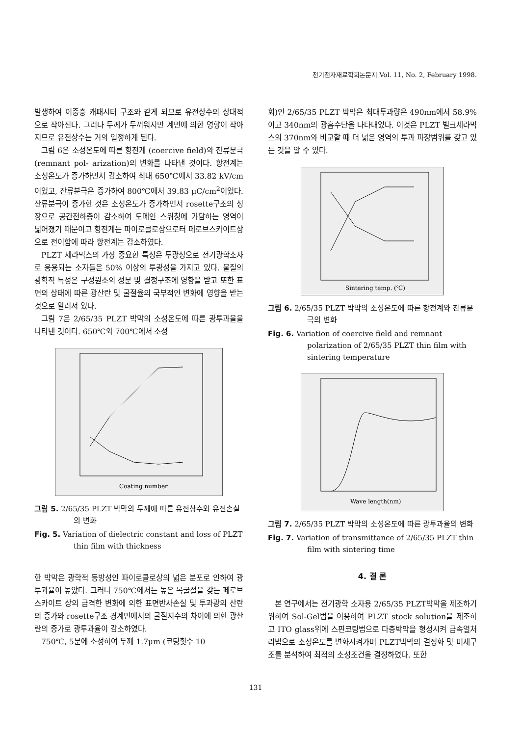전기전자재료학회논문지 Vol. 11, No. 2, February 1998.
발생하여 이중층 캐패시터 구조와 같게 되므로 유전상수의 상대적으로 작아진다. 그러나 두께가 두꺼워지면 계면에 의한 영향이 작아지므로 유전상수는 거의 일정하게 된다.
그림 6은 소성온도에 따른 항전계 (coercive field)와 잔류분극(remnant pol- arization)의 변화를 나타낸 것이다. 항전계는 소성온도가 증가하면서 감소하여 최대 650℃에서 33.82 kV/cm 이었고, 잔류분극은 증가하여 800℃에서 39.83 μC/cm<sup>2</sup>이었다. 잔류분극이 증가한 것은 소성온도가 증가하면서 rosette구조의 성장으로 공간전하층이 감소하여 도메인 스위칭에 가담하는 영역이 넓어졌기 때문이고 항전계는 파이로클로상으로터 페로브스카이트상으로 전이함에 따라 항전계는 감소하였다.
PLZT 세라믹스의 가장 중요한 특성은 투광성으로 전기광학소자로 응용되는 소자들은 50% 이상의 투광성을 가지고 있다. 물질의 광학적 특성은 구성원소의 성분 및 결정구조에 영향을 받고 또한 표면의 상태에 따른 광산란 및 굴절율의 국부적인 변화에 영향을 받는 것으로 알려져 있다.
그림 7은 2/65/35 PLZT 박막의 소성온도에 따른 광투과율을 나타낸 것이다. 650℃와 700℃에서 소성
Coating number
그림 5. 2/65/35 PLZT 박막의 두께에 따른 유전상수와 유전손실의 변화
Fig. 5. Variation of dielectric constant and loss of PLZT thin film with thickness
한 박막은 광학적 등방성인 파이로클로상의 넓은 분포로 인하여 광투과율이 높았다. 그러나 750℃에서는 높은 복굴절을 갖는 페로브스카이트 상의 급격한 변화에 의한 표면반사손실 및 투과광의 산란의 증가와 rosette구조 경계면에서의 굴절지수의 차이에 의한 광산란의 증가로 광투과율이 감소하였다.
750℃, 5분에 소성하여 두께 1.7μm (코팅횟수 10
회)인 2/65/35 PLZT 박막은 최대투과량은 490nm에서 58.9%이고 340nm의 광흡수단을 나타내었다. 이것은 PLZT 벌크세라믹스의 370nm와 비교할 때 더 넓은 영역의 투과 파장범위를 갖고 있는 것을 알 수 있다.
Sintering temp. (℃)
그림 6. 2/65/35 PLZT 박막의 소성온도에 따른 항전계와 잔류분극의 변화
Fig. 6. Variation of coercive field and remnant polarization of 2/65/35 PLZT thin film with sintering temperature
Wave length(nm)
그림 7. 2/65/35 PLZT 박막의 소성온도에 따른 광투과율의 변화
Fig. 7. Variation of transmittance of 2/65/35 PLZT thin film with sintering time
4. 결 론
본 연구에서는 전기광학 소자용 2/65/35 PLZT박막을 제조하기 위하여 Sol-Gel법을 이용하여 PLZT stock solution을 제조하고 ITO glass위에 스핀코팅법으로 다층박막을 형성시켜 급속열처리법으로 소성온도를 변화시켜가며 PLZT박막의 결정화 및 미세구조를 분석하여 최적의 소성조건을 결정하였다. 또한
131